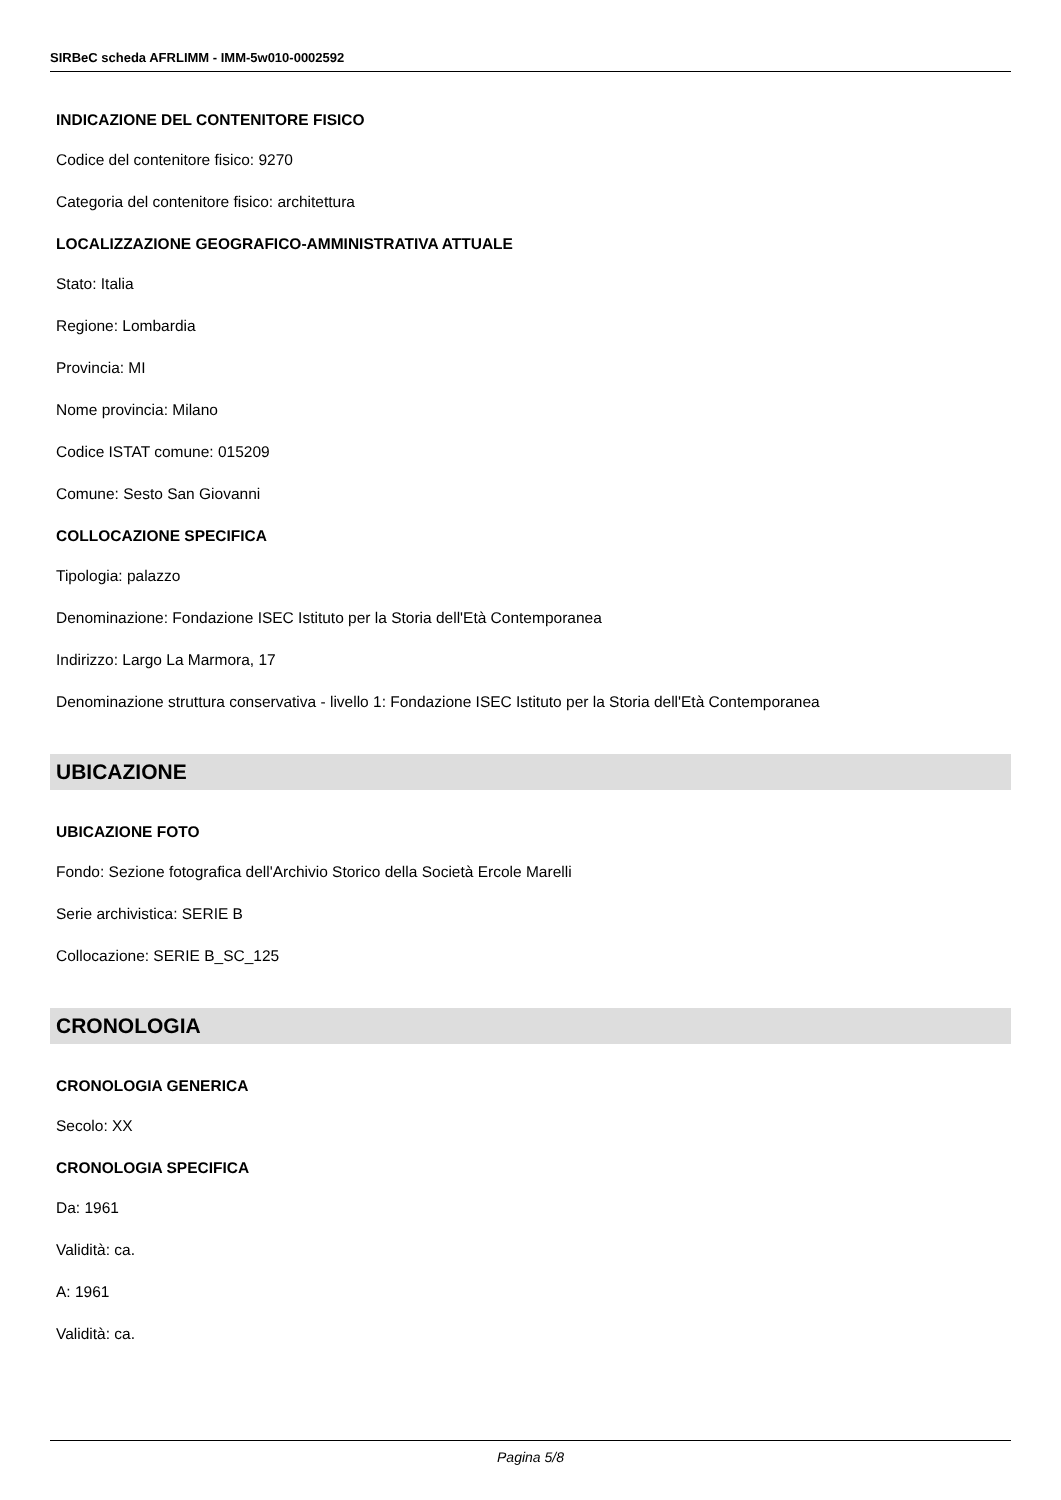SIRBeC scheda AFRLIMM - IMM-5w010-0002592
INDICAZIONE DEL CONTENITORE FISICO
Codice del contenitore fisico: 9270
Categoria del contenitore fisico: architettura
LOCALIZZAZIONE GEOGRAFICO-AMMINISTRATIVA ATTUALE
Stato: Italia
Regione: Lombardia
Provincia: MI
Nome provincia: Milano
Codice ISTAT comune: 015209
Comune: Sesto San Giovanni
COLLOCAZIONE SPECIFICA
Tipologia: palazzo
Denominazione: Fondazione ISEC Istituto per la Storia dell'Età Contemporanea
Indirizzo: Largo La Marmora, 17
Denominazione struttura conservativa - livello 1: Fondazione ISEC Istituto per la Storia dell'Età Contemporanea
UBICAZIONE
UBICAZIONE FOTO
Fondo: Sezione fotografica dell'Archivio Storico della Società Ercole Marelli
Serie archivistica: SERIE B
Collocazione: SERIE B_SC_125
CRONOLOGIA
CRONOLOGIA GENERICA
Secolo: XX
CRONOLOGIA SPECIFICA
Da: 1961
Validità: ca.
A: 1961
Validità: ca.
Pagina 5/8